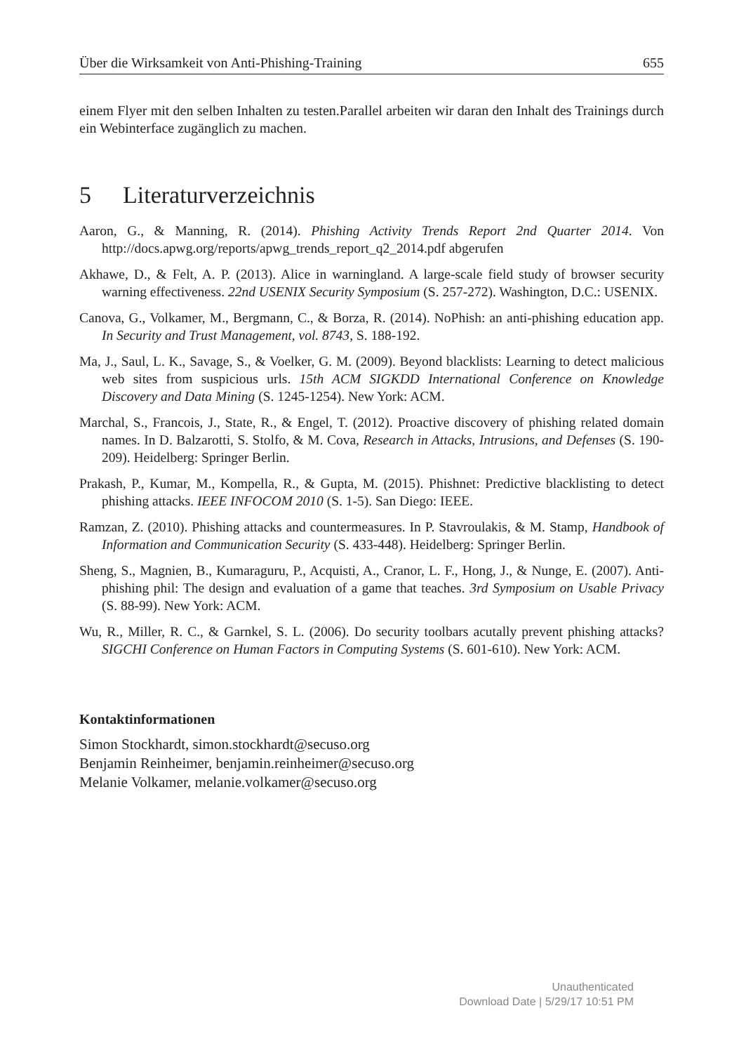Über die Wirksamkeit von Anti-Phishing-Training 655
einem Flyer mit den selben Inhalten zu testen.Parallel arbeiten wir daran den Inhalt des Trainings durch ein Webinterface zugänglich zu machen.
5 Literaturverzeichnis
Aaron, G., & Manning, R. (2014). Phishing Activity Trends Report 2nd Quarter 2014. Von http://docs.apwg.org/reports/apwg_trends_report_q2_2014.pdf abgerufen
Akhawe, D., & Felt, A. P. (2013). Alice in warningland. A large-scale field study of browser security warning effectiveness. 22nd USENIX Security Symposium (S. 257-272). Washington, D.C.: USENIX.
Canova, G., Volkamer, M., Bergmann, C., & Borza, R. (2014). NoPhish: an anti-phishing education app. In Security and Trust Management, vol. 8743, S. 188-192.
Ma, J., Saul, L. K., Savage, S., & Voelker, G. M. (2009). Beyond blacklists: Learning to detect malicious web sites from suspicious urls. 15th ACM SIGKDD International Conference on Knowledge Discovery and Data Mining (S. 1245-1254). New York: ACM.
Marchal, S., Francois, J., State, R., & Engel, T. (2012). Proactive discovery of phishing related domain names. In D. Balzarotti, S. Stolfo, & M. Cova, Research in Attacks, Intrusions, and Defenses (S. 190-209). Heidelberg: Springer Berlin.
Prakash, P., Kumar, M., Kompella, R., & Gupta, M. (2015). Phishnet: Predictive blacklisting to detect phishing attacks. IEEE INFOCOM 2010 (S. 1-5). San Diego: IEEE.
Ramzan, Z. (2010). Phishing attacks and countermeasures. In P. Stavroulakis, & M. Stamp, Handbook of Information and Communication Security (S. 433-448). Heidelberg: Springer Berlin.
Sheng, S., Magnien, B., Kumaraguru, P., Acquisti, A., Cranor, L. F., Hong, J., & Nunge, E. (2007). Anti-phishing phil: The design and evaluation of a game that teaches. 3rd Symposium on Usable Privacy (S. 88-99). New York: ACM.
Wu, R., Miller, R. C., & Garnkel, S. L. (2006). Do security toolbars acutally prevent phishing attacks? SIGCHI Conference on Human Factors in Computing Systems (S. 601-610). New York: ACM.
Kontaktinformationen
Simon Stockhardt, simon.stockhardt@secuso.org
Benjamin Reinheimer, benjamin.reinheimer@secuso.org
Melanie Volkamer, melanie.volkamer@secuso.org
Unauthenticated
Download Date | 5/29/17 10:51 PM